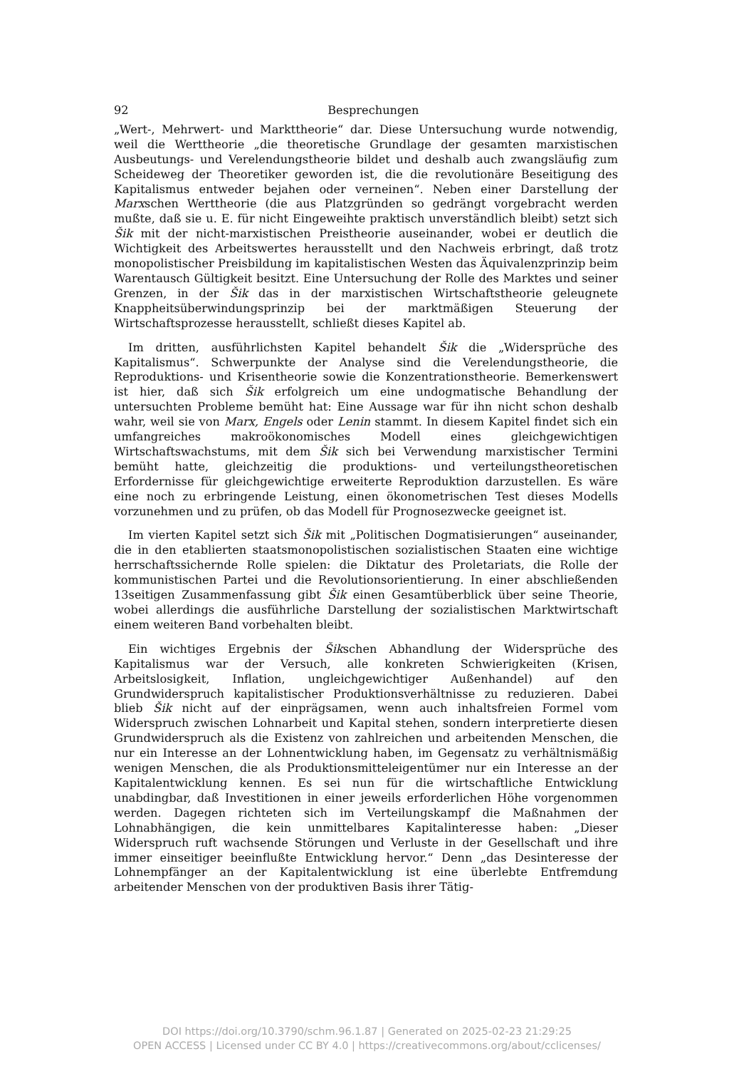92 Besprechungen
„Wert-, Mehrwert- und Markttheorie“ dar. Diese Untersuchung wurde notwendig, weil die Werttheorie „die theoretische Grundlage der gesamten marxistischen Ausbeutungs- und Verelendungstheorie bildet und deshalb auch zwangsläufig zum Scheideweg der Theoretiker geworden ist, die die revolutionäre Beseitigung des Kapitalismus entweder bejahen oder verneinen“. Neben einer Darstellung der Marxschen Werttheorie (die aus Platzgründen so gedrängt vorgebracht werden mußte, daß sie u. E. für nicht Eingeweihte praktisch unverständlich bleibt) setzt sich Šik mit der nicht-marxistischen Preistheorie auseinander, wobei er deutlich die Wichtigkeit des Arbeitswertes herausstellt und den Nachweis erbringt, daß trotz monopolistischer Preisbildung im kapitalistischen Westen das Äquivalenzprinzip beim Warentausch Gültigkeit besitzt. Eine Untersuchung der Rolle des Marktes und seiner Grenzen, in der Šik das in der marxistischen Wirtschaftstheorie geleugnete Knappheitsüberwindungsprinzip bei der marktmäßigen Steuerung der Wirtschaftsprozesse herausstellt, schließt dieses Kapitel ab.
Im dritten, ausführlichsten Kapitel behandelt Šik die „Widersprüche des Kapitalismus“. Schwerpunkte der Analyse sind die Verelendungstheorie, die Reproduktions- und Krisentheorie sowie die Konzentrationstheorie. Bemerkenswert ist hier, daß sich Šik erfolgreich um eine undogmatische Behandlung der untersuchten Probleme bemüht hat: Eine Aussage war für ihn nicht schon deshalb wahr, weil sie von Marx, Engels oder Lenin stammt. In diesem Kapitel findet sich ein umfangreiches makroökonomisches Modell eines gleichgewichtigen Wirtschaftswachstums, mit dem Šik sich bei Verwendung marxistischer Termini bemüht hatte, gleichzeitig die produktions- und verteilungstheoretischen Erfordernisse für gleichgewichtige erweiterte Reproduktion darzustellen. Es wäre eine noch zu erbringende Leistung, einen ökonometrischen Test dieses Modells vorzunehmen und zu prüfen, ob das Modell für Prognosezwecke geeignet ist.
Im vierten Kapitel setzt sich Šik mit „Politischen Dogmatisierungen“ auseinander, die in den etablierten staatsmonopolistischen sozialistischen Staaten eine wichtige herrschaftssichernde Rolle spielen: die Diktatur des Proletariats, die Rolle der kommunistischen Partei und die Revolutionsorientierung. In einer abschließenden 13seitigen Zusammenfassung gibt Šik einen Gesamtüberblick über seine Theorie, wobei allerdings die ausführliche Darstellung der sozialistischen Marktwirtschaft einem weiteren Band vorbehalten bleibt.
Ein wichtiges Ergebnis der Šikschen Abhandlung der Widersprüche des Kapitalismus war der Versuch, alle konkreten Schwierigkeiten (Krisen, Arbeitslosigkeit, Inflation, ungleichgewichtiger Außenhandel) auf den Grundwiderspruch kapitalistischer Produktionsverhältnisse zu reduzieren. Dabei blieb Šik nicht auf der einprägsamen, wenn auch inhaltsfreien Formel vom Widerspruch zwischen Lohnarbeit und Kapital stehen, sondern interpretierte diesen Grundwiderspruch als die Existenz von zahlreichen und arbeitenden Menschen, die nur ein Interesse an der Lohnentwicklung haben, im Gegensatz zu verhältnismäßig wenigen Menschen, die als Produktionsmitteleigentümer nur ein Interesse an der Kapitalentwicklung kennen. Es sei nun für die wirtschaftliche Entwicklung unabdingbar, daß Investitionen in einer jeweils erforderlichen Höhe vorgenommen werden. Dagegen richteten sich im Verteilungskampf die Maßnahmen der Lohnabhängigen, die kein unmittelbares Kapitalinteresse haben: „Dieser Widerspruch ruft wachsende Störungen und Verluste in der Gesellschaft und ihre immer einseitiger beeinflußte Entwicklung hervor.“ Denn „das Desinteresse der Lohnempfänger an der Kapitalentwicklung ist eine überlebte Entfremdung arbeitender Menschen von der produktiven Basis ihrer Tätig-
DOI https://doi.org/10.3790/schm.96.1.87 | Generated on 2025-02-23 21:29:25
OPEN ACCESS | Licensed under CC BY 4.0 | https://creativecommons.org/about/cclicenses/